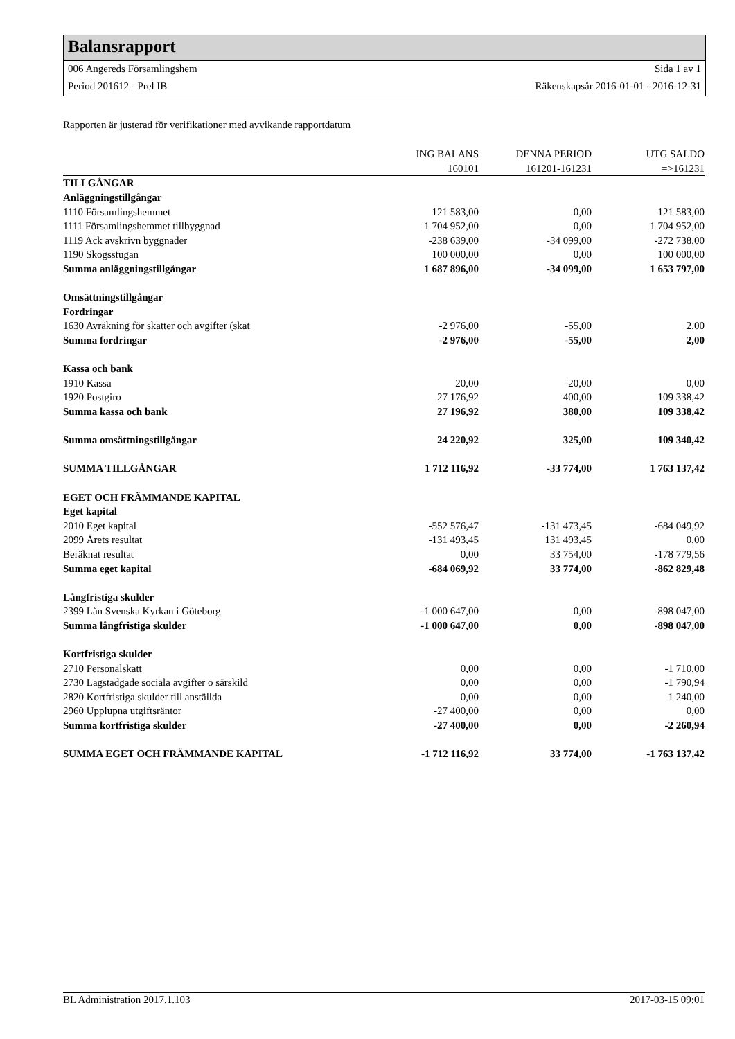Balansrapport
006 Angereds Församlingshem Sida 1 av 1
Period 201612 - Prel IB Räkenskapsår 2016-01-01 - 2016-12-31
Rapporten är justerad för verifikationer med avvikande rapportdatum
| | ING BALANS | DENNA PERIOD | UTG SALDO |
| --- | --- | --- | --- |
| | 160101 | 161201-161231 | =>161231 |
| TILLGÅNGAR | | | |
| Anläggningstillgångar | | | |
| 1110 Församlingshemmet | 121 583,00 | 0,00 | 121 583,00 |
| 1111 Församlingshemmet tillbyggnad | 1 704 952,00 | 0,00 | 1 704 952,00 |
| 1119 Ack avskrivn byggnader | -238 639,00 | -34 099,00 | -272 738,00 |
| 1190 Skogsstugan | 100 000,00 | 0,00 | 100 000,00 |
| Summa anläggningstillgångar | 1 687 896,00 | -34 099,00 | 1 653 797,00 |
| Omsättningstillgångar | | | |
| Fordringar | | | |
| 1630 Avräkning för skatter och avgifter (skat | -2 976,00 | -55,00 | 2,00 |
| Summa fordringar | -2 976,00 | -55,00 | 2,00 |
| Kassa och bank | | | |
| 1910 Kassa | 20,00 | -20,00 | 0,00 |
| 1920 Postgiro | 27 176,92 | 400,00 | 109 338,42 |
| Summa kassa och bank | 27 196,92 | 380,00 | 109 338,42 |
| Summa omsättningstillgångar | 24 220,92 | 325,00 | 109 340,42 |
| SUMMA TILLGÅNGAR | 1 712 116,92 | -33 774,00 | 1 763 137,42 |
| EGET OCH FRÄMMANDE KAPITAL | | | |
| Eget kapital | | | |
| 2010 Eget kapital | -552 576,47 | -131 473,45 | -684 049,92 |
| 2099 Årets resultat | -131 493,45 | 131 493,45 | 0,00 |
| Beräknat resultat | 0,00 | 33 754,00 | -178 779,56 |
| Summa eget kapital | -684 069,92 | 33 774,00 | -862 829,48 |
| Långfristiga skulder | | | |
| 2399 Lån Svenska Kyrkan i Göteborg | -1 000 647,00 | 0,00 | -898 047,00 |
| Summa långfristiga skulder | -1 000 647,00 | 0,00 | -898 047,00 |
| Kortfristiga skulder | | | |
| 2710 Personalskatt | 0,00 | 0,00 | -1 710,00 |
| 2730 Lagstadgade sociala avgifter o särskild | 0,00 | 0,00 | -1 790,94 |
| 2820 Kortfristiga skulder till anställda | 0,00 | 0,00 | 1 240,00 |
| 2960 Upplupna utgiftsräntor | -27 400,00 | 0,00 | 0,00 |
| Summa kortfristiga skulder | -27 400,00 | 0,00 | -2 260,94 |
| SUMMA EGET OCH FRÄMMANDE KAPITAL | -1 712 116,92 | 33 774,00 | -1 763 137,42 |
BL Administration 2017.1.103 2017-03-15 09:01